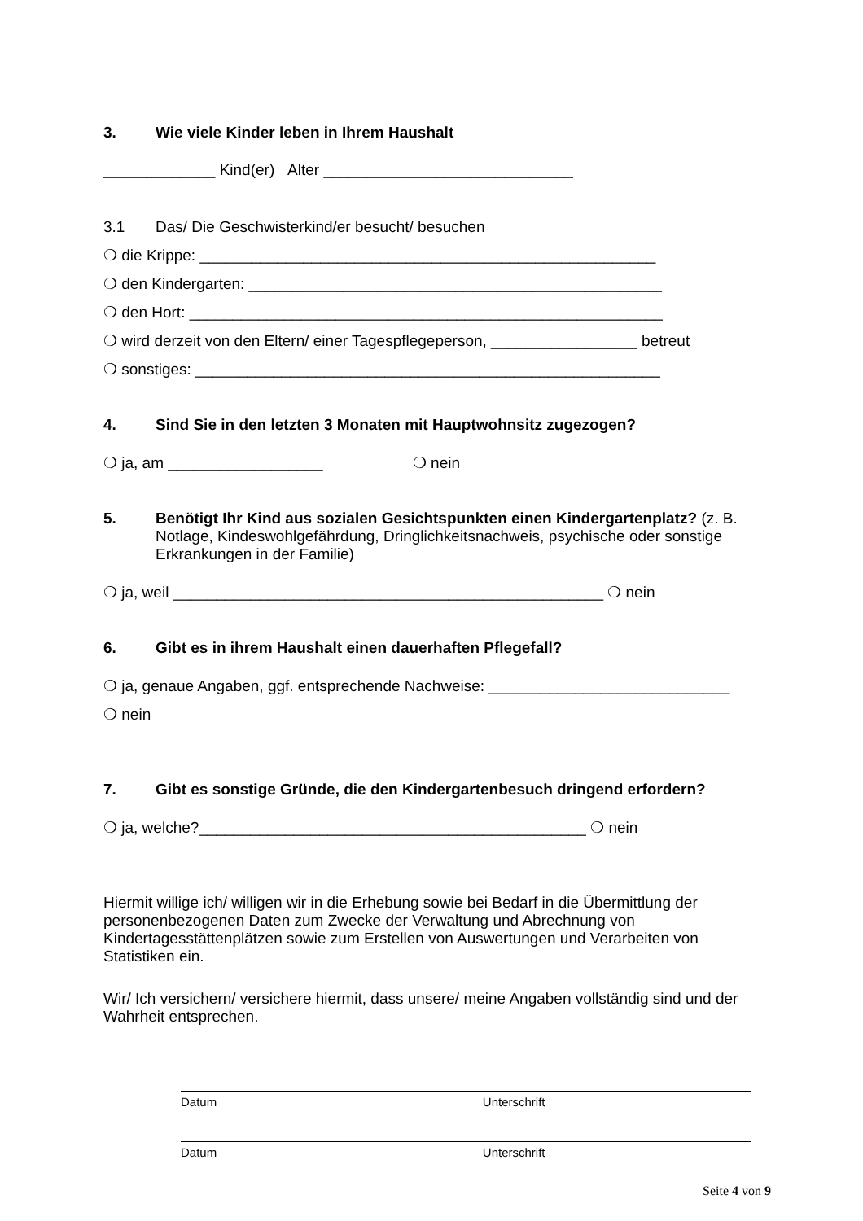3. Wie viele Kinder leben in Ihrem Haushalt
_____________ Kind(er) Alter _____________________________
3.1 Das/ Die Geschwisterkind/er besucht/ besuchen
❍ die Krippe: _____________________________________________________
❍ den Kindergarten: ________________________________________________
❍ den Hort: _______________________________________________________
❍ wird derzeit von den Eltern/ einer Tagespflegeperson, _________________ betreut
❍ sonstiges: ______________________________________________________
4. Sind Sie in den letzten 3 Monaten mit Hauptwohnsitz zugezogen?
❍ ja, am __________________ ❍ nein
5. Benötigt Ihr Kind aus sozialen Gesichtspunkten einen Kindergartenplatz? (z. B. Notlage, Kindeswohlgefährdung, Dringlichkeitsnachweis, psychische oder sonstige Erkrankungen in der Familie)
❍ ja, weil __________________________________________________ ❍ nein
6. Gibt es in ihrem Haushalt einen dauerhaften Pflegefall?
❍ ja, genaue Angaben, ggf. entsprechende Nachweise: ____________________________
❍ nein
7. Gibt es sonstige Gründe, die den Kindergartenbesuch dringend erfordern?
❍ ja, welche?_____________________________________________ ❍ nein
Hiermit willige ich/ willigen wir in die Erhebung sowie bei Bedarf in die Übermittlung der personenbezogenen Daten zum Zwecke der Verwaltung und Abrechnung von Kindertagesstättenplätzen sowie zum Erstellen von Auswertungen und Verarbeiten von Statistiken ein.
Wir/ Ich versichern/ versichere hiermit, dass unsere/ meine Angaben vollständig sind und der Wahrheit entsprechen.
Datum Unterschrift
Datum Unterschrift
Seite 4 von 9